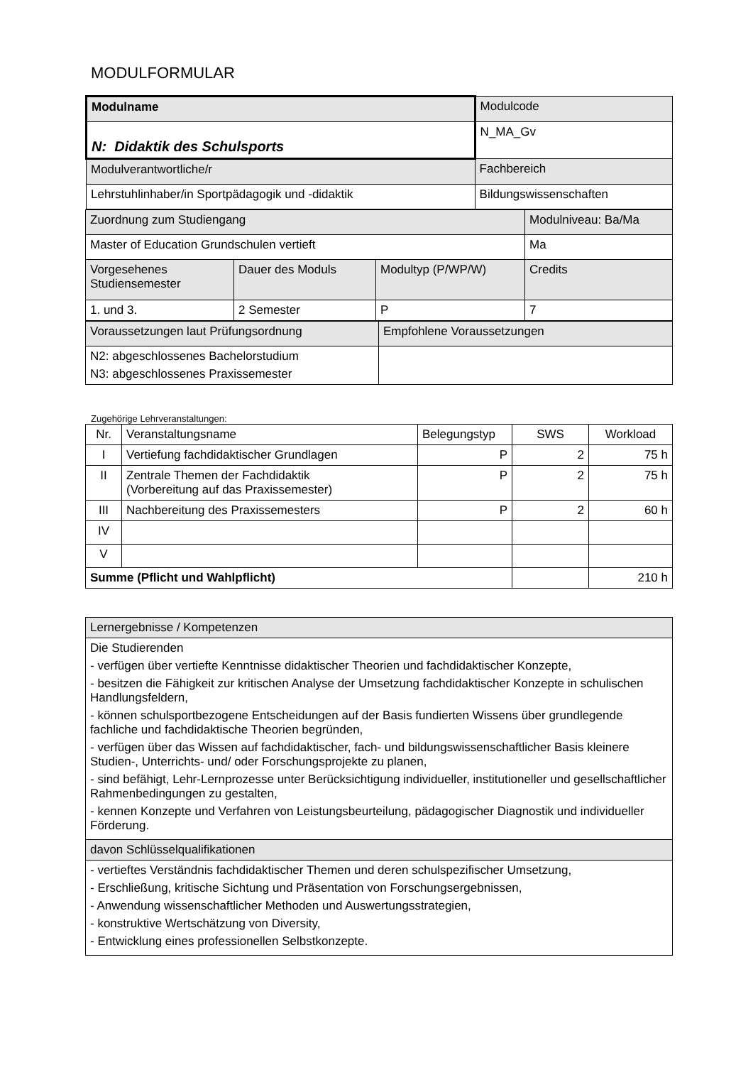MODULFORMULAR
| Modulname | Modulcode |
| N: Didaktik des Schulsports | N_MA_Gv |
| Modulverantwortliche/r | Fachbereich |
| Lehrstuhlinhaber/in Sportpädagogik und -didaktik | Bildungswissenschaften |
| Zuordnung zum Studiengang | | | Modulniveau: Ba/Ma |
| Master of Education Grundschulen vertieft | | | Ma |
| Vorgesehenes Studiensemester | Dauer des Moduls | Modultyp (P/WP/W) | Credits |
| 1. und 3. | 2 Semester | P | 7 |
| Voraussetzungen laut Prüfungsordnung | Empfohlene Voraussetzungen |
| N2: abgeschlossenes Bachelorstudium N3: abgeschlossenes Praxissemester | |
Zugehörige Lehrveranstaltungen:
| Nr. | Veranstaltungsname | Belegungstyp | SWS | Workload |
| --- | --- | --- | --- | --- |
| I | Vertiefung fachdidaktischer Grundlagen | P | 2 | 75 h |
| II | Zentrale Themen der Fachdidaktik (Vorbereitung auf das Praxissemester) | P | 2 | 75 h |
| III | Nachbereitung des Praxissemesters | P | 2 | 60 h |
| IV | | | | |
| V | | | | |
| Summe (Pflicht und Wahlpflicht) | | | | 210 h |
| Lernergebnisse / Kompetenzen |
| Die Studierenden - verfügen über vertiefte Kenntnisse didaktischer Theorien und fachdidaktischer Konzepte, - besitzen die Fähigkeit zur kritischen Analyse der Umsetzung fachdidaktischer Konzepte in schulischen Handlungsfeldern, - können schulsportbezogene Entscheidungen auf der Basis fundierten Wissens über grundlegende fachliche und fachdidaktische Theorien begründen, - verfügen über das Wissen auf fachdidaktischer, fach- und bildungswissenschaftlicher Basis kleinere Studien-, Unterrichts- und/ oder Forschungsprojekte zu planen, - sind befähigt, Lehr-Lernprozesse unter Berücksichtigung individueller, institutioneller und gesellschaftlicher Rahmenbedingungen zu gestalten, - kennen Konzepte und Verfahren von Leistungsbeurteilung, pädagogischer Diagnostik und individueller Förderung. |
| davon Schlüsselqualifikationen |
| - vertieftes Verständnis fachdidaktischer Themen und deren schulspezifischer Umsetzung, - Erschließung, kritische Sichtung und Präsentation von Forschungsergebnissen, - Anwendung wissenschaftlicher Methoden und Auswertungsstrategien, - konstruktive Wertschätzung von Diversity, - Entwicklung eines professionellen Selbstkonzepte. |